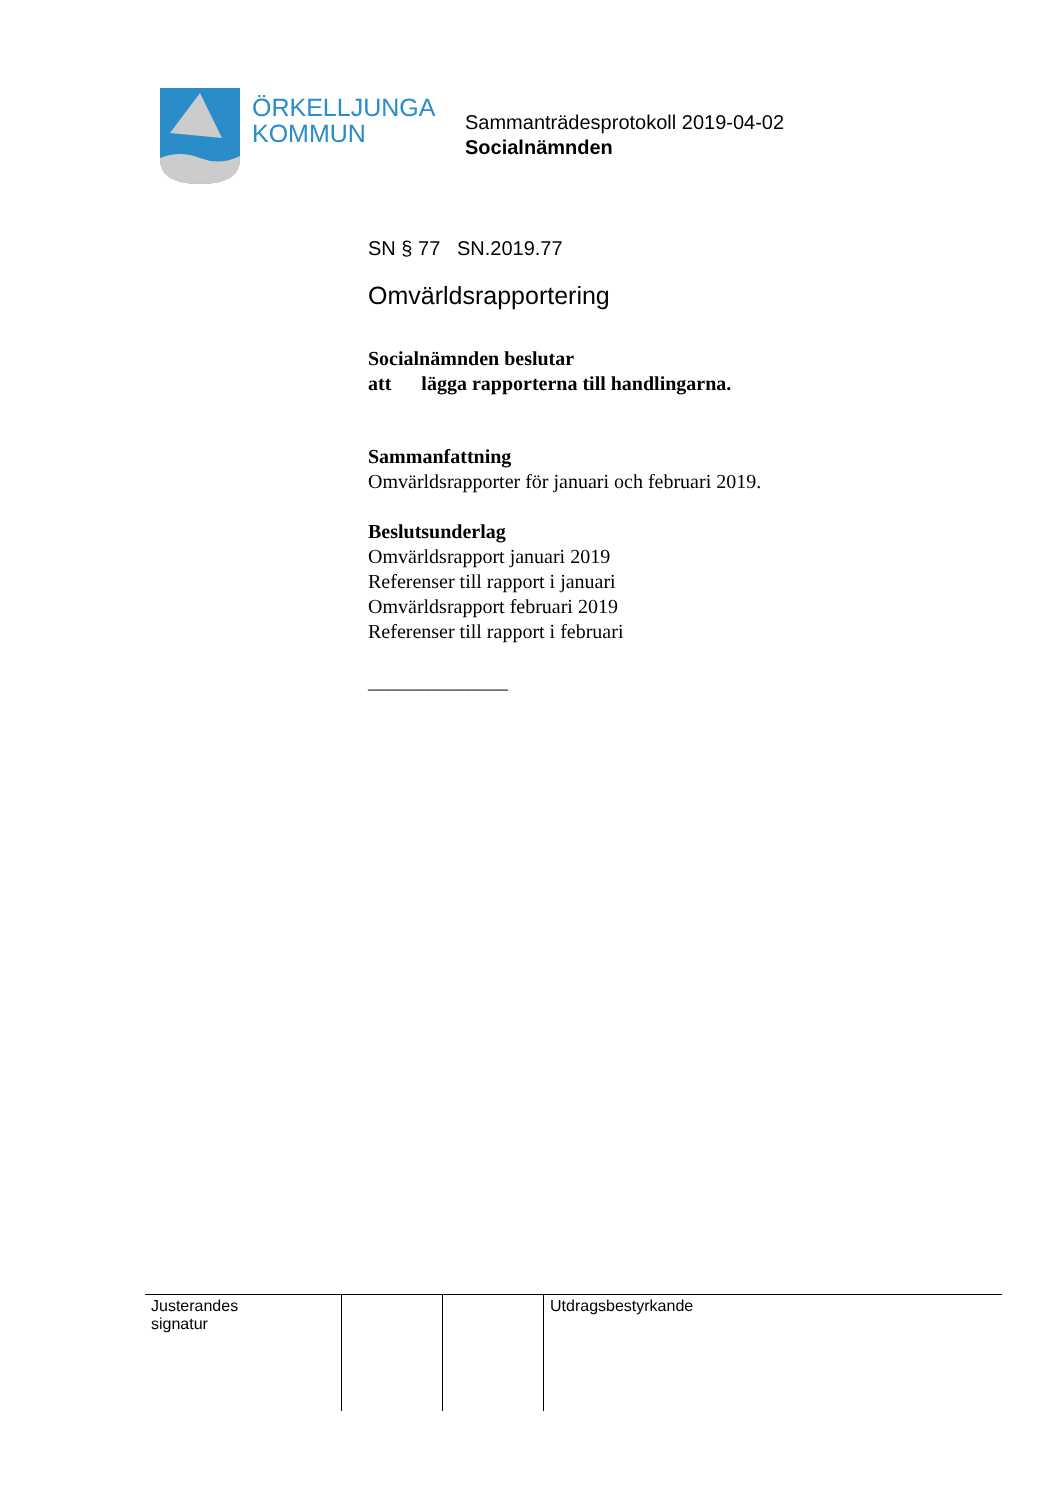ÖRKELLJUNGA
KOMMUN
Sammanträdesprotokoll 2019-04-02
Socialnämnden
SN § 77 SN.2019.77
Omvärldsrapportering
Socialnämnden beslutar
att lägga rapporterna till handlingarna.
Sammanfattning
Omvärldsrapporter för januari och februari 2019.
Beslutsunderlag
Omvärldsrapport januari 2019
Referenser till rapport i januari
Omvärldsrapport februari 2019
Referenser till rapport i februari
______________
| Justerandes signatur | | | Utdragsbestyrkande |